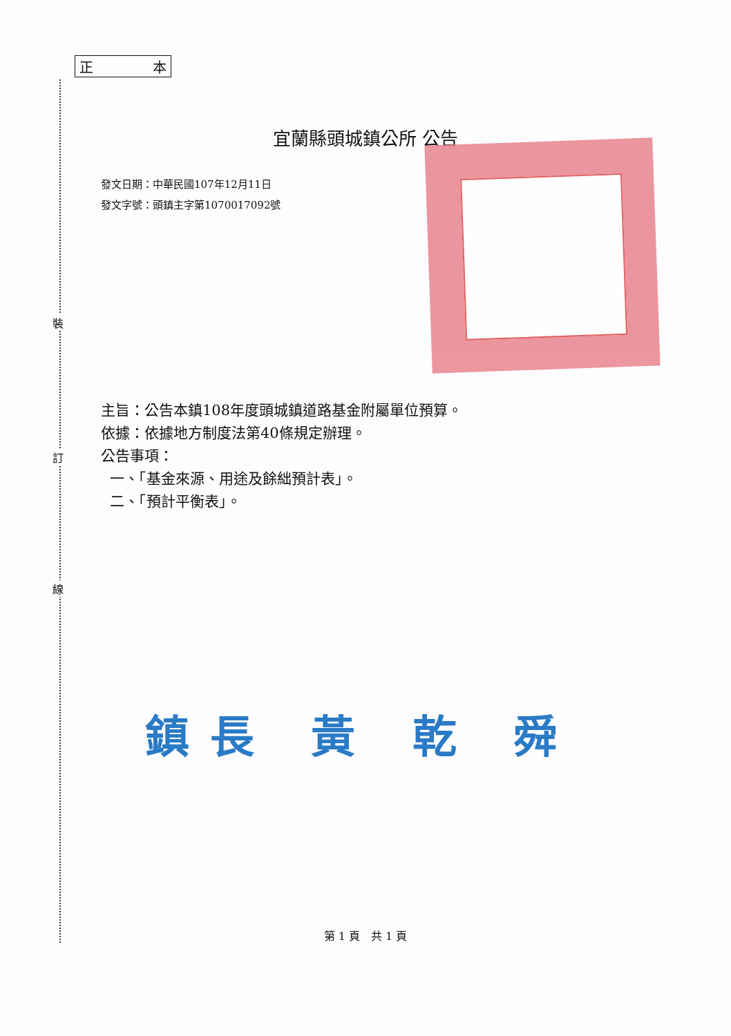裝
訂
線
正 本
宜蘭縣頭城鎮公所 公告
發文日期：中華民國107年12月11日
發文字號：頭鎮主字第1070017092號
主旨：公告本鎮108年度頭城鎮道路基金附屬單位預算。
依據：依據地方制度法第40條規定辦理。
公告事項：
一、「基金來源、用途及餘絀預計表」。
二、「預計平衡表」。
鎮長 黃 乾 舜
第 1 頁　共 1 頁